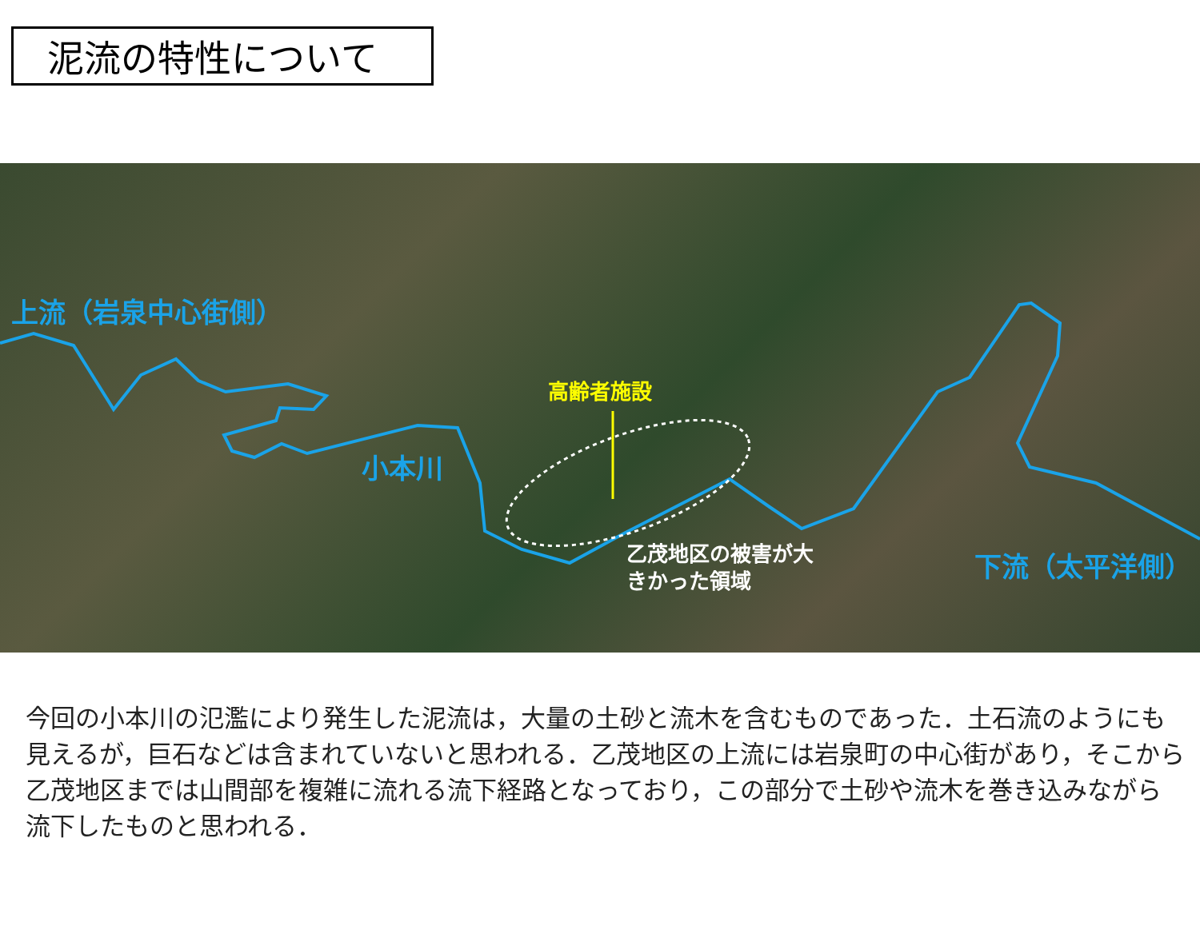泥流の特性について
上流（岩泉中心街側）
高齢者施設
小本川
乙茂地区の被害が大
きかった領域
下流（太平洋側）
今回の小本川の氾濫により発生した泥流は，大量の土砂と流木を含むものであった．土石流のようにも見えるが，巨石などは含まれていないと思われる．乙茂地区の上流には岩泉町の中心街があり，そこから乙茂地区までは山間部を複雑に流れる流下経路となっており，この部分で土砂や流木を巻き込みながら流下したものと思われる．